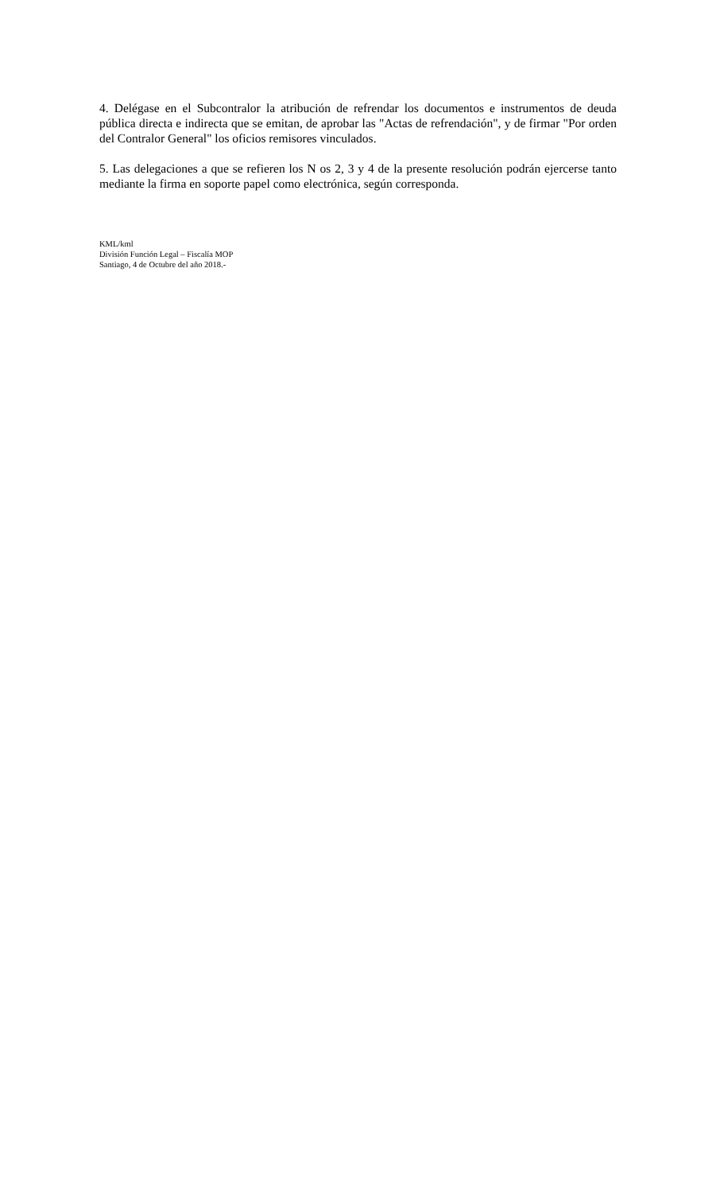4. Delégase en el Subcontralor la atribución de refrendar los documentos e instrumentos de deuda pública directa e indirecta que se emitan, de aprobar las "Actas de refrendación", y de firmar "Por orden del Contralor General" los oficios remisores vinculados.
5. Las delegaciones a que se refieren los N os 2, 3 y 4 de la presente resolución podrán ejercerse tanto mediante la firma en soporte papel como electrónica, según corresponda.
KML/kml
División Función Legal – Fiscalía MOP
Santiago, 4 de Octubre del año 2018.-